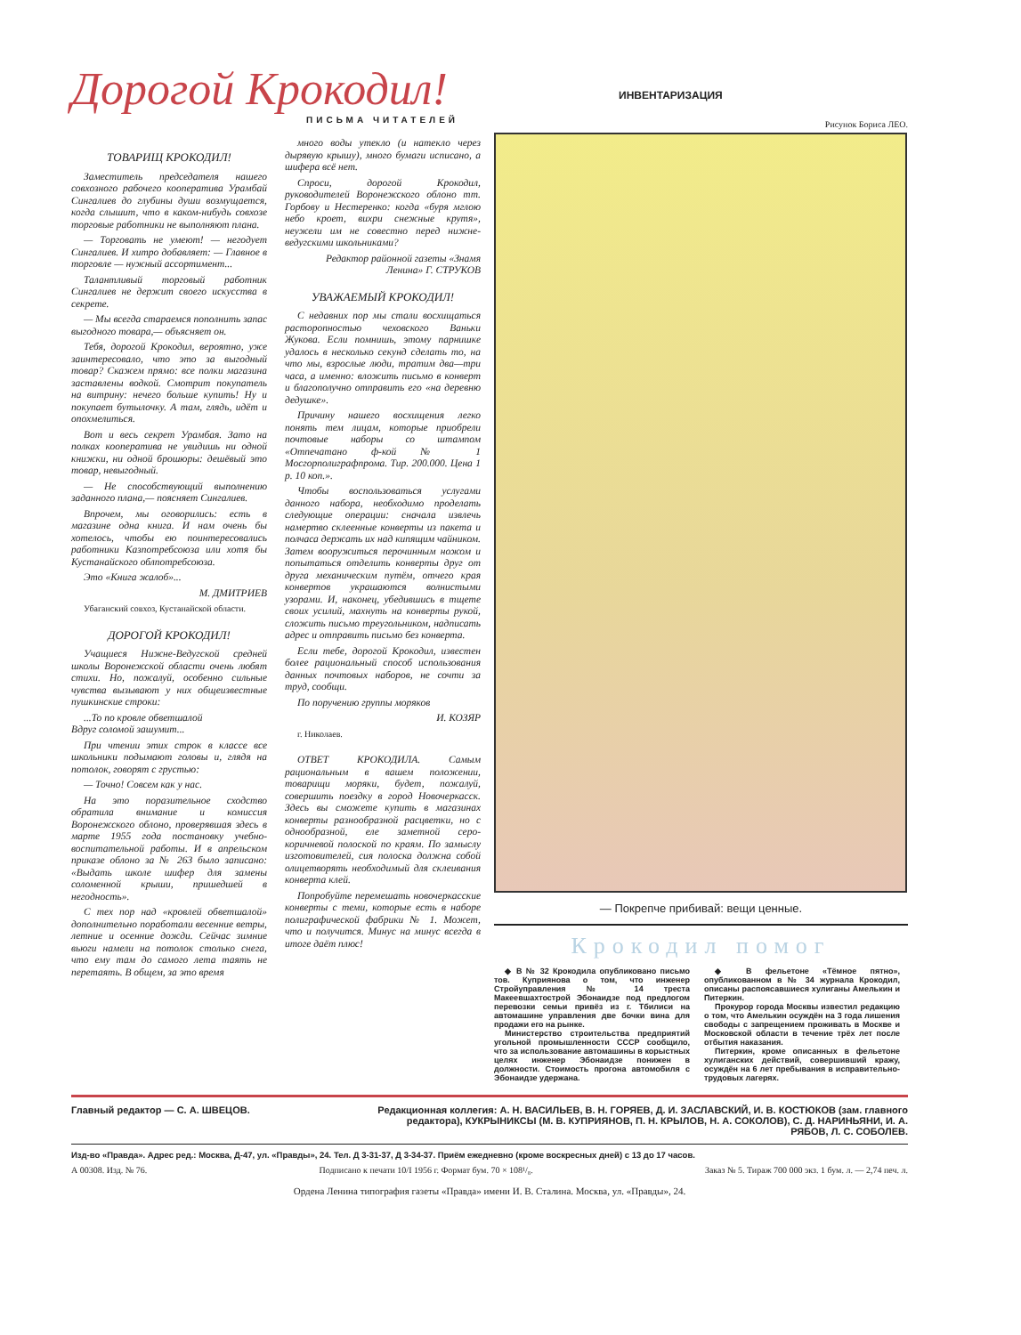Дорогой Крокодил!
ПИСЬМА ЧИТАТЕЛЕЙ
ТОВАРИЩ КРОКОДИЛ!
Заместитель председателя нашего совхозного рабочего кооператива Урамбай Сингалиев до глубины души возмущается, когда слышит, что в каком-нибудь совхозе торговые работники не выполняют плана.
— Торговать не умеют! — негодует Сингалиев. И хитро добавляет: — Главное в торговле — нужный ассортимент...
Талантливый торговый работник Сингалиев не держит своего искусства в секрете.
— Мы всегда стараемся пополнить запас выгодного товара,— объясняет он.
Тебя, дорогой Крокодил, вероятно, уже заинтересовало, что это за выгодный товар? Скажем прямо: все полки магазина заставлены водкой. Смотрит покупатель на витрину: нечего больше купить! Ну и покупает бутылочку. А там, глядь, идёт и опохмелиться.
Вот и весь секрет Урамбая. Зато на полках кооператива не увидишь ни одной книжки, ни одной брошюры: дешёвый это товар, невыгодный.
— Не способствующий выполнению заданного плана,— поясняет Сингалиев.
Впрочем, мы оговорились: есть в магазине одна книга. И нам очень бы хотелось, чтобы ею поинтересовались работники Казпотребсоюза или хотя бы Кустанайского облпотребсоюза.
Это «Книга жалоб»...
М. ДМИТРИЕВ
Убаганский совхоз, Кустанайской области.
ДОРОГОЙ КРОКОДИЛ!
Учащиеся Нижне-Ведугской средней школы Воронежской области очень любят стихи. Но, пожалуй, особенно сильные чувства вызывают у них общеизвестные пушкинские строки:
...То по кровле обветшалой
Вдруг соломой зашумит...
При чтении этих строк в классе все школьники подымают головы и, глядя на потолок, говорят с грустью:
— Точно! Совсем как у нас.
На это поразительное сходство обратила внимание и комиссия Воронежского облоно, проверявшая здесь в марте 1955 года постановку учебно-воспитательной работы. И в апрельском приказе облоно за № 263 было записано: «Выдать школе шифер для замены соломенной крыши, пришедшей в негодность».
С тех пор над «кровлей обветшалой» дополнительно поработали весенние ветры, летние и осенние дожди. Сейчас зимние вьюги намели на потолок столько снега, что ему там до самого лета таять не перетаять. В общем, за это время
много воды утекло (и натекло через дырявую крышу), много бумаги исписано, а шифера всё нет.
Спроси, дорогой Крокодил, руководителей Воронежского облоно тт. Горбову и Нестеренко: когда «буря мглою небо кроет, вихри снежные крутя», неужели им не совестно перед нижне-ведугскими школьниками?
Редактор районной газеты «Знамя Ленина» Г. СТРУКОВ
УВАЖАЕМЫЙ КРОКОДИЛ!
С недавних пор мы стали восхищаться расторопностью чеховского Ваньки Жукова. Если помнишь, этому парнишке удалось в несколько секунд сделать то, на что мы, взрослые люди, тратим два—три часа, а именно: вложить письмо в конверт и благополучно отправить его «на деревню дедушке».
Причину нашего восхищения легко понять тем лицам, которые приобрели почтовые наборы со штампом «Отпечатано ф-кой № 1 Мосгорполиграфпрома. Тир. 200.000. Цена 1 р. 10 коп.».
Чтобы воспользоваться услугами данного набора, необходимо проделать следующие операции: сначала извлечь намертво склеенные конверты из пакета и полчаса держать их над кипящим чайником. Затем вооружиться перочинным ножом и попытаться отделить конверты друг от друга механическим путём, отчего края конвертов украшаются волнистыми узорами. И, наконец, убедившись в тщете своих усилий, махнуть на конверты рукой, сложить письмо треугольником, надписать адрес и отправить письмо без конверта.
Если тебе, дорогой Крокодил, известен более рациональный способ использования данных почтовых наборов, не сочти за труд, сообщи.
По поручению группы моряков
И. КОЗЯР
г. Николаев.
ОТВЕТ КРОКОДИЛА. Самым рациональным в вашем положении, товарищи моряки, будет, пожалуй, совершить поездку в город Новочеркасск. Здесь вы сможете купить в магазинах конверты разнообразной расцветки, но с однообразной, еле заметной серо-коричневой полоской по краям. По замыслу изготовителей, сия полоска должна собой олицетворять необходимый для склеивания конверта клей.
Попробуйте перемешать новочеркасские конверты с теми, которые есть в наборе полиграфической фабрики № 1. Может, что и получится. Минус на минус всегда в итоге даёт плюс!
ИНВЕНТАРИЗАЦИЯ
Рисунок Бориса ЛЕО.
— Покрепче прибивай: вещи ценные.
Крокодил помог
◆ В № 32 Крокодила опубликовано письмо тов. Куприянова о том, что инженер Стройуправления № 14 треста Макеевшахтострой Эбонаидзе под предлогом перевозки семьи привёз из г. Тбилиси на автомашине управления две бочки вина для продажи его на рынке.
Министерство строительства предприятий угольной промышленности СССР сообщило, что за использование автомашины в корыстных целях инженер Эбонаидзе понижен в должности. Стоимость прогона автомобиля с Эбонаидзе удержана.
◆ В фельетоне «Тёмное пятно», опубликованном в № 34 журнала Крокодил, описаны распоясавшиеся хулиганы Амелькин и Питеркин.
Прокурор города Москвы известил редакцию о том, что Амелькин осуждён на 3 года лишения свободы с запрещением проживать в Москве и Московской области в течение трёх лет после отбытия наказания.
Питеркин, кроме описанных в фельетоне хулиганских действий, совершивший кражу, осуждён на 6 лет пребывания в исправительно-трудовых лагерях.
Главный редактор — С. А. ШВЕЦОВ. Редакционная коллегия: А. Н. ВАСИЛЬЕВ, В. Н. ГОРЯЕВ, Д. И. ЗАСЛАВСКИЙ, И. В. КОСТЮКОВ (зам. главного редактора), КУКРЫНИКСЫ (М. В. КУПРИЯНОВ, П. Н. КРЫЛОВ, Н. А. СОКОЛОВ), С. Д. НАРИНЬЯНИ, И. А. РЯБОВ, Л. С. СОБОЛЕВ.
Изд-во «Правда». Адрес ред.: Москва, Д-47, ул. «Правды», 24. Тел. Д 3-31-37, Д 3-34-37. Приём ежедневно (кроме воскресных дней) с 13 до 17 часов.
А 00308. Изд. № 76. Подписано к печати 10/I 1956 г. Формат бум. 70 × 108¹/₈. Заказ № 5. Тираж 700 000 экз. 1 бум. л. — 2,74 печ. л.
Ордена Ленина типография газеты «Правда» имени И. В. Сталина. Москва, ул. «Правды», 24.